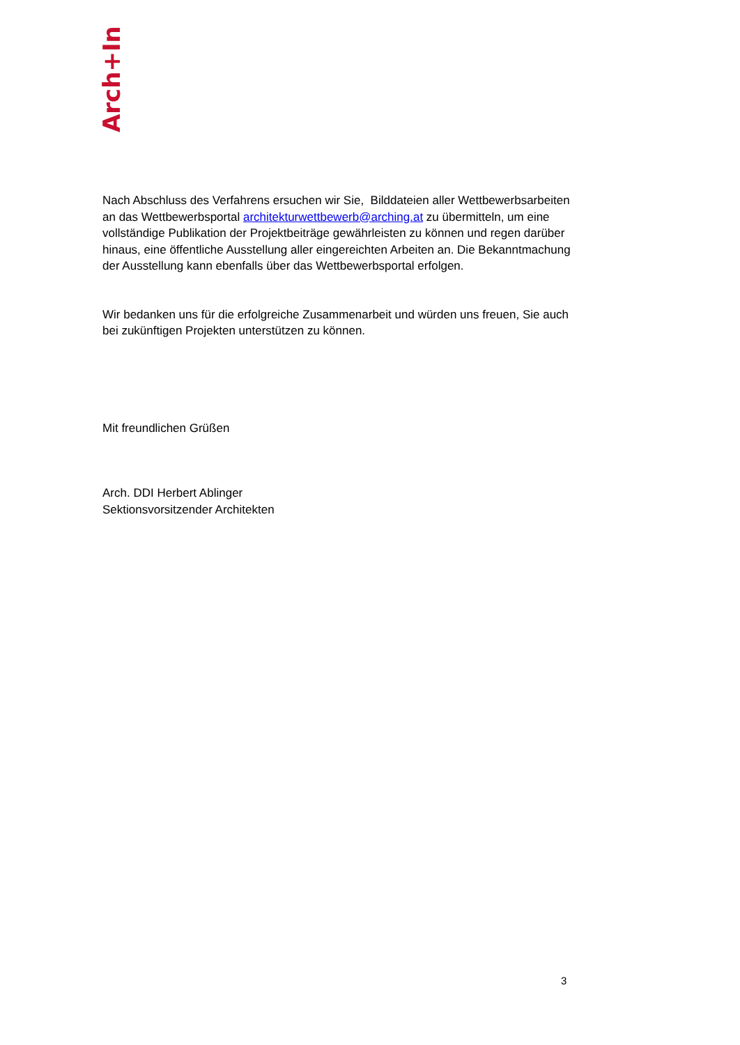Arch+Ing
Nach Abschluss des Verfahrens ersuchen wir Sie, Bilddateien aller Wettbewerbsarbeiten an das Wettbewerbsportal architekturwettbewerb@arching.at zu übermitteln, um eine vollständige Publikation der Projektbeiträge gewährleisten zu können und regen darüber hinaus, eine öffentliche Ausstellung aller eingereichten Arbeiten an. Die Bekanntmachung der Ausstellung kann ebenfalls über das Wettbewerbsportal erfolgen.
Wir bedanken uns für die erfolgreiche Zusammenarbeit und würden uns freuen, Sie auch bei zukünftigen Projekten unterstützen zu können.
Mit freundlichen Grüßen
Arch. DDI Herbert Ablinger
Sektionsvorsitzender Architekten
3